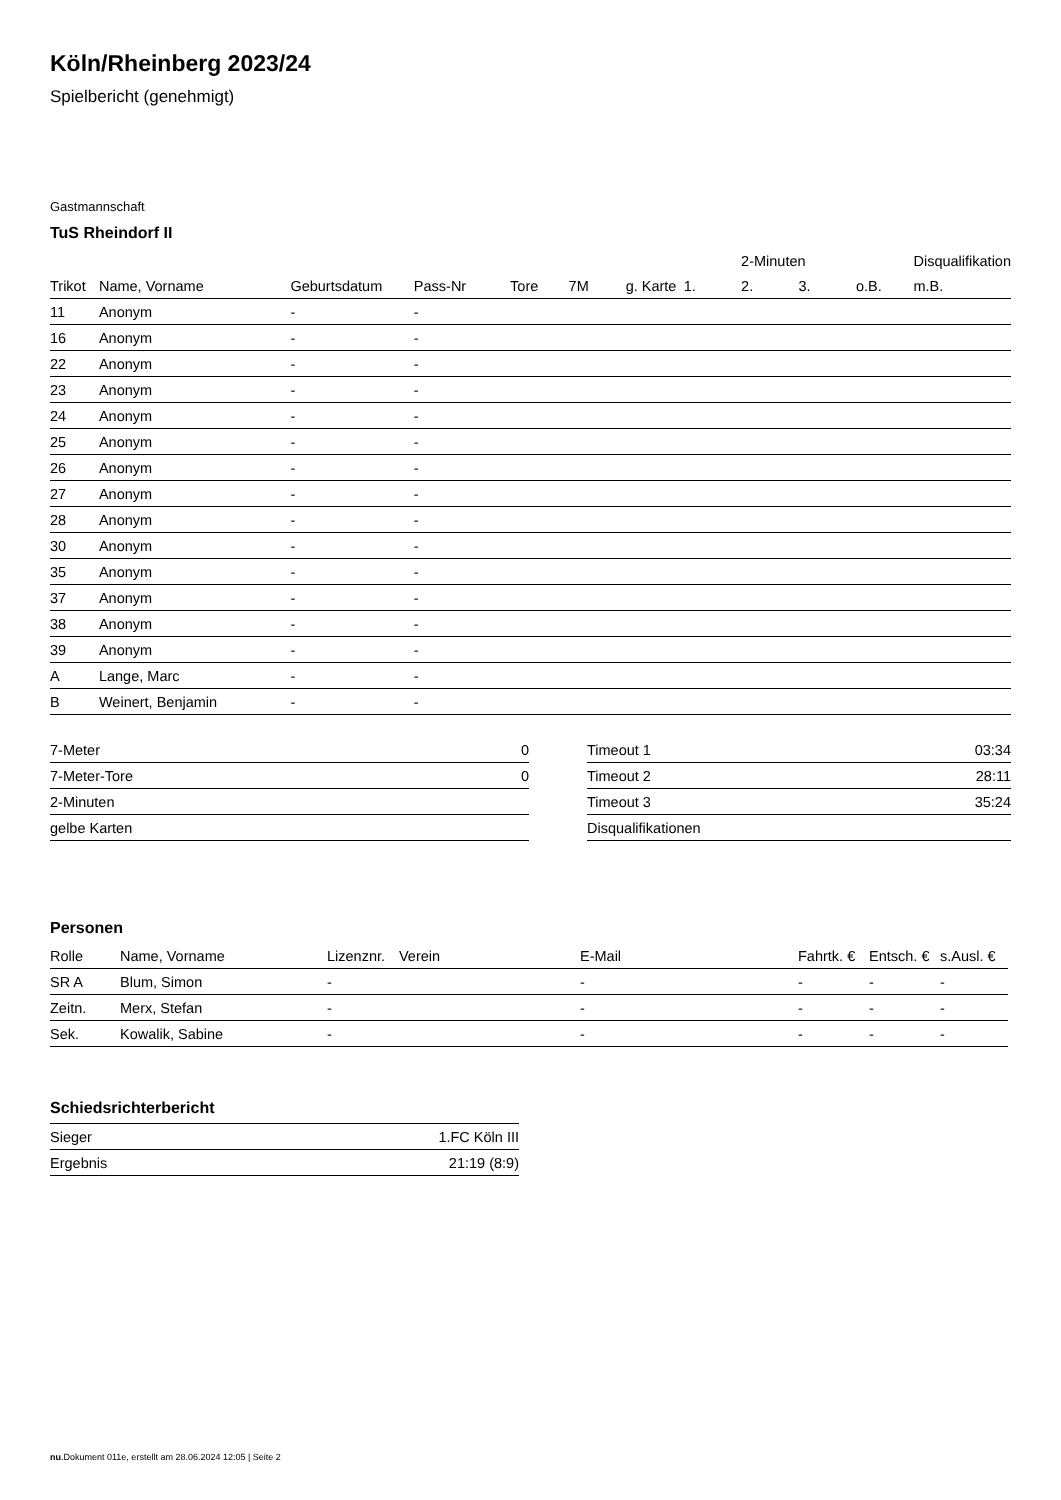Köln/Rheinberg 2023/24
Spielbericht (genehmigt)
Gastmannschaft
TuS Rheindorf II
| | | | | | | | | 2-Minuten | | | Disqualifikation |
| --- | --- | --- | --- | --- | --- | --- | --- | --- | --- | --- | --- |
| Trikot | Name, Vorname | Geburtsdatum | Pass-Nr | Tore | 7M | g. Karte | 1. | 2. | 3. | o.B. | m.B. |
| 11 | Anonym | - | - | | | | | | | | |
| 16 | Anonym | - | - | | | | | | | | |
| 22 | Anonym | - | - | | | | | | | | |
| 23 | Anonym | - | - | | | | | | | | |
| 24 | Anonym | - | - | | | | | | | | |
| 25 | Anonym | - | - | | | | | | | | |
| 26 | Anonym | - | - | | | | | | | | |
| 27 | Anonym | - | - | | | | | | | | |
| 28 | Anonym | - | - | | | | | | | | |
| 30 | Anonym | - | - | | | | | | | | |
| 35 | Anonym | - | - | | | | | | | | |
| 37 | Anonym | - | - | | | | | | | | |
| 38 | Anonym | - | - | | | | | | | | |
| 39 | Anonym | - | - | | | | | | | | |
| A | Lange, Marc | - | - | | | | | | | | |
| B | Weinert, Benjamin | - | - | | | | | | | | |
| 7-Meter | 0 |
| 7-Meter-Tore | 0 |
| 2-Minuten | |
| gelbe Karten | |
| Timeout 1 | 03:34 |
| Timeout 2 | 28:11 |
| Timeout 3 | 35:24 |
| Disqualifikationen | |
Personen
| Rolle | Name, Vorname | Lizenznr. | Verein | E-Mail | Fahrtk. € | Entsch. € | s.Ausl. € |
| --- | --- | --- | --- | --- | --- | --- | --- |
| SR A | Blum, Simon | - | | - | - | - | - |
| Zeitn. | Merx, Stefan | - | | - | - | - | - |
| Sek. | Kowalik, Sabine | - | | - | - | - | - |
Schiedsrichterbericht
| Sieger | 1.FC Köln III |
| Ergebnis | 21:19 (8:9) |
nu.Dokument 011e, erstellt am 28.06.2024 12:05 | Seite 2